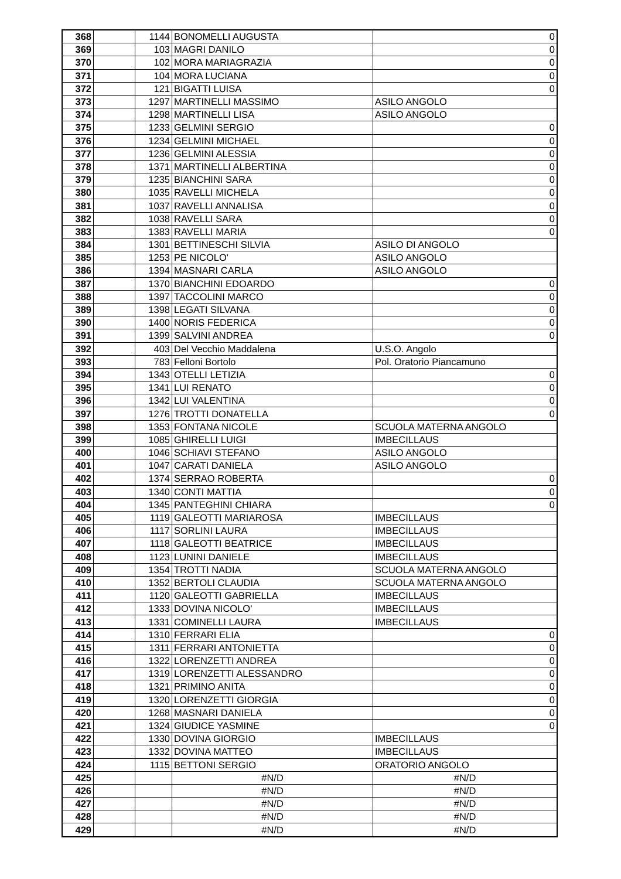| 368 | | 1144 | BONOMELLI AUGUSTA | 0 |
| 369 | | 103 | MAGRI DANILO | 0 |
| 370 | | 102 | MORA MARIAGRAZIA | 0 |
| 371 | | 104 | MORA LUCIANA | 0 |
| 372 | | 121 | BIGATTI LUISA | 0 |
| 373 | | 1297 | MARTINELLI MASSIMO | ASILO ANGOLO |
| 374 | | 1298 | MARTINELLI LISA | ASILO ANGOLO |
| 375 | | 1233 | GELMINI SERGIO | 0 |
| 376 | | 1234 | GELMINI MICHAEL | 0 |
| 377 | | 1236 | GELMINI ALESSIA | 0 |
| 378 | | 1371 | MARTINELLI ALBERTINA | 0 |
| 379 | | 1235 | BIANCHINI SARA | 0 |
| 380 | | 1035 | RAVELLI MICHELA | 0 |
| 381 | | 1037 | RAVELLI ANNALISA | 0 |
| 382 | | 1038 | RAVELLI SARA | 0 |
| 383 | | 1383 | RAVELLI MARIA | 0 |
| 384 | | 1301 | BETTINESCHI SILVIA | ASILO DI ANGOLO |
| 385 | | 1253 | PE NICOLO' | ASILO ANGOLO |
| 386 | | 1394 | MASNARI CARLA | ASILO ANGOLO |
| 387 | | 1370 | BIANCHINI EDOARDO | 0 |
| 388 | | 1397 | TACCOLINI MARCO | 0 |
| 389 | | 1398 | LEGATI SILVANA | 0 |
| 390 | | 1400 | NORIS FEDERICA | 0 |
| 391 | | 1399 | SALVINI ANDREA | 0 |
| 392 | | 403 | Del Vecchio Maddalena | U.S.O. Angolo |
| 393 | | 783 | Felloni Bortolo | Pol. Oratorio Piancamuno |
| 394 | | 1343 | OTELLI LETIZIA | 0 |
| 395 | | 1341 | LUI RENATO | 0 |
| 396 | | 1342 | LUI VALENTINA | 0 |
| 397 | | 1276 | TROTTI DONATELLA | 0 |
| 398 | | 1353 | FONTANA NICOLE | SCUOLA MATERNA ANGOLO |
| 399 | | 1085 | GHIRELLI LUIGI | IMBECILLAUS |
| 400 | | 1046 | SCHIAVI STEFANO | ASILO ANGOLO |
| 401 | | 1047 | CARATI DANIELA | ASILO ANGOLO |
| 402 | | 1374 | SERRAO ROBERTA | 0 |
| 403 | | 1340 | CONTI MATTIA | 0 |
| 404 | | 1345 | PANTEGHINI CHIARA | 0 |
| 405 | | 1119 | GALEOTTI MARIAROSA | IMBECILLAUS |
| 406 | | 1117 | SORLINI LAURA | IMBECILLAUS |
| 407 | | 1118 | GALEOTTI BEATRICE | IMBECILLAUS |
| 408 | | 1123 | LUNINI DANIELE | IMBECILLAUS |
| 409 | | 1354 | TROTTI NADIA | SCUOLA MATERNA ANGOLO |
| 410 | | 1352 | BERTOLI CLAUDIA | SCUOLA MATERNA ANGOLO |
| 411 | | 1120 | GALEOTTI GABRIELLA | IMBECILLAUS |
| 412 | | 1333 | DOVINA NICOLO' | IMBECILLAUS |
| 413 | | 1331 | COMINELLI LAURA | IMBECILLAUS |
| 414 | | 1310 | FERRARI ELIA | 0 |
| 415 | | 1311 | FERRARI ANTONIETTA | 0 |
| 416 | | 1322 | LORENZETTI ANDREA | 0 |
| 417 | | 1319 | LORENZETTI ALESSANDRO | 0 |
| 418 | | 1321 | PRIMINO ANITA | 0 |
| 419 | | 1320 | LORENZETTI GIORGIA | 0 |
| 420 | | 1268 | MASNARI DANIELA | 0 |
| 421 | | 1324 | GIUDICE YASMINE | 0 |
| 422 | | 1330 | DOVINA GIORGIO | IMBECILLAUS |
| 423 | | 1332 | DOVINA MATTEO | IMBECILLAUS |
| 424 | | 1115 | BETTONI SERGIO | ORATORIO ANGOLO |
| 425 | | | #N/D | #N/D |
| 426 | | | #N/D | #N/D |
| 427 | | | #N/D | #N/D |
| 428 | | | #N/D | #N/D |
| 429 | | | #N/D | #N/D |